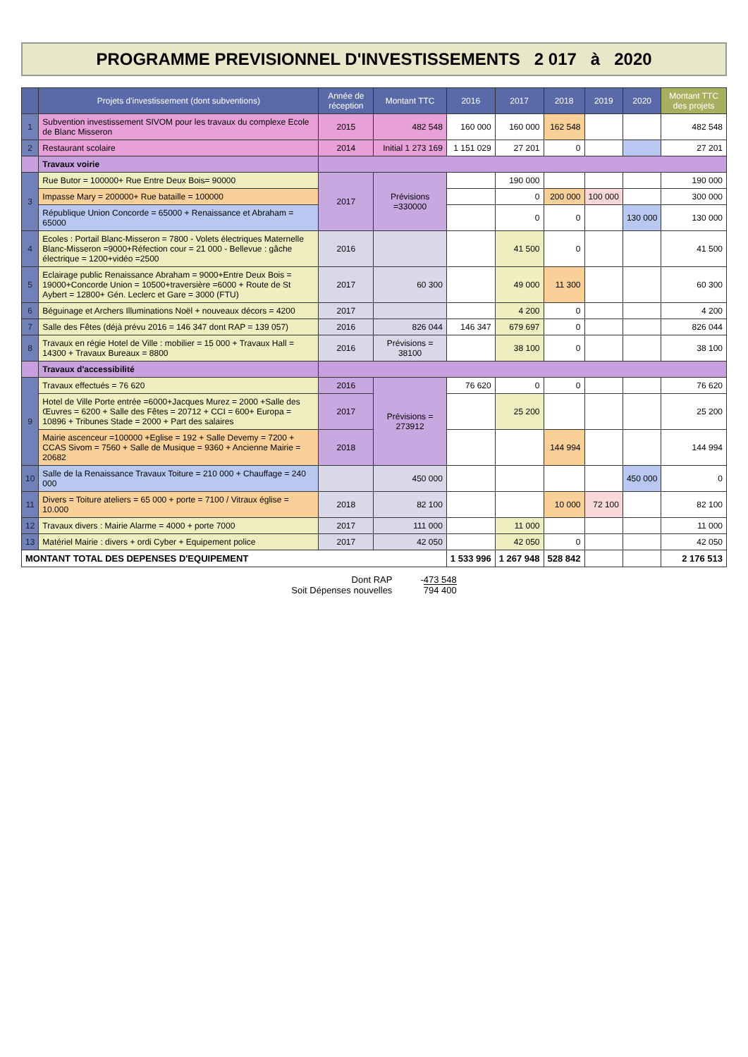PROGRAMME PREVISIONNEL D'INVESTISSEMENTS 2 017 à 2020
| | Projets d'investissement (dont subventions) | Année de réception | Montant TTC | 2016 | 2017 | 2018 | 2019 | 2020 | Montant TTC des projets |
| --- | --- | --- | --- | --- | --- | --- | --- | --- | --- |
| 1 | Subvention investissement SIVOM pour les travaux du complexe Ecole de Blanc Misseron | 2015 | 482 548 | 160 000 | 160 000 | 162 548 | | | 482 548 |
| 2 | Restaurant scolaire | 2014 | Initial 1 273 169 | 1 151 029 | 27 201 | 0 | | | 27 201 |
| | Travaux voirie | | | | | | | | |
| 3 | Rue Butor = 100000+ Rue Entre Deux Bois= 90000 | 2017 | Prévisions =330000 | | 190 000 | | | | 190 000 |
| | Impasse Mary = 200000+ Rue bataille = 100000 | | | | 0 | 200 000 | 100 000 | | 300 000 |
| | République Union Concorde = 65000 + Renaissance et Abraham = 65000 | | | | 0 | 0 | | 130 000 | 130 000 |
| 4 | Ecoles : Portail Blanc-Misseron = 7800 - Volets électriques Maternelle Blanc-Misseron =9000+Réfection cour = 21 000 - Bellevue : gâche électrique = 1200+vidéo =2500 | 2016 | | | 41 500 | 0 | | | 41 500 |
| 5 | Eclairage public Renaissance Abraham = 9000+Entre Deux Bois = 19000+Concorde Union = 10500+traversière =6000 + Route de St Aybert = 12800+ Gén. Leclerc et Gare = 3000 (FTU) | 2017 | 60 300 | | 49 000 | 11 300 | | | 60 300 |
| 6 | Béguinage et Archers Illuminations Noël + nouveaux décors = 4200 | 2017 | | | 4 200 | 0 | | | 4 200 |
| 7 | Salle des Fêtes (déjà prévu 2016 = 146 347 dont RAP = 139 057) | 2016 | 826 044 | 146 347 | 679 697 | 0 | | | 826 044 |
| 8 | Travaux en régie Hotel de Ville : mobilier = 15 000 + Travaux Hall = 14300 + Travaux Bureaux = 8800 | 2016 | Prévisions = 38100 | | 38 100 | 0 | | | 38 100 |
| | Travaux d'accessibilité | | | | | | | | |
| 9 | Travaux effectués = 76 620 | 2016 | Prévisions = 273912 | 76 620 | 0 | 0 | | | 76 620 |
| | Hotel de Ville Porte entrée =6000+Jacques Murez = 2000 +Salle des Œuvres = 6200 + Salle des Fêtes = 20712 + CCI = 600+ Europa = 10896 + Tribunes Stade = 2000 + Part des salaires | 2017 | | | 25 200 | | | | 25 200 |
| | Mairie ascenceur =100000 +Eglise = 192 + Salle Devemy = 7200 + CCAS Sivom = 7560 + Salle de Musique = 9360 + Ancienne Mairie = 20682 | 2018 | | | | 144 994 | | | 144 994 |
| 10 | Salle de la Renaissance Travaux Toiture = 210 000 + Chauffage = 240 000 | | 450 000 | | | | | 450 000 | 0 |
| 11 | Divers = Toiture ateliers = 65 000 + porte = 7100 / Vitraux église = 10.000 | 2018 | 82 100 | | | 10 000 | 72 100 | | 82 100 |
| 12 | Travaux divers : Mairie Alarme = 4000 + porte 7000 | 2017 | 111 000 | | 11 000 | | | | 11 000 |
| 13 | Matériel Mairie : divers + ordi Cyber + Equipement police | 2017 | 42 050 | | 42 050 | 0 | | | 42 050 |
| MONTANT TOTAL DES DEPENSES D'EQUIPEMENT | | | | 1 533 996 | 1 267 948 | 528 842 | | | 2 176 513 |
Dont RAP
Soit Dépenses nouvelles
-473 548
794 400